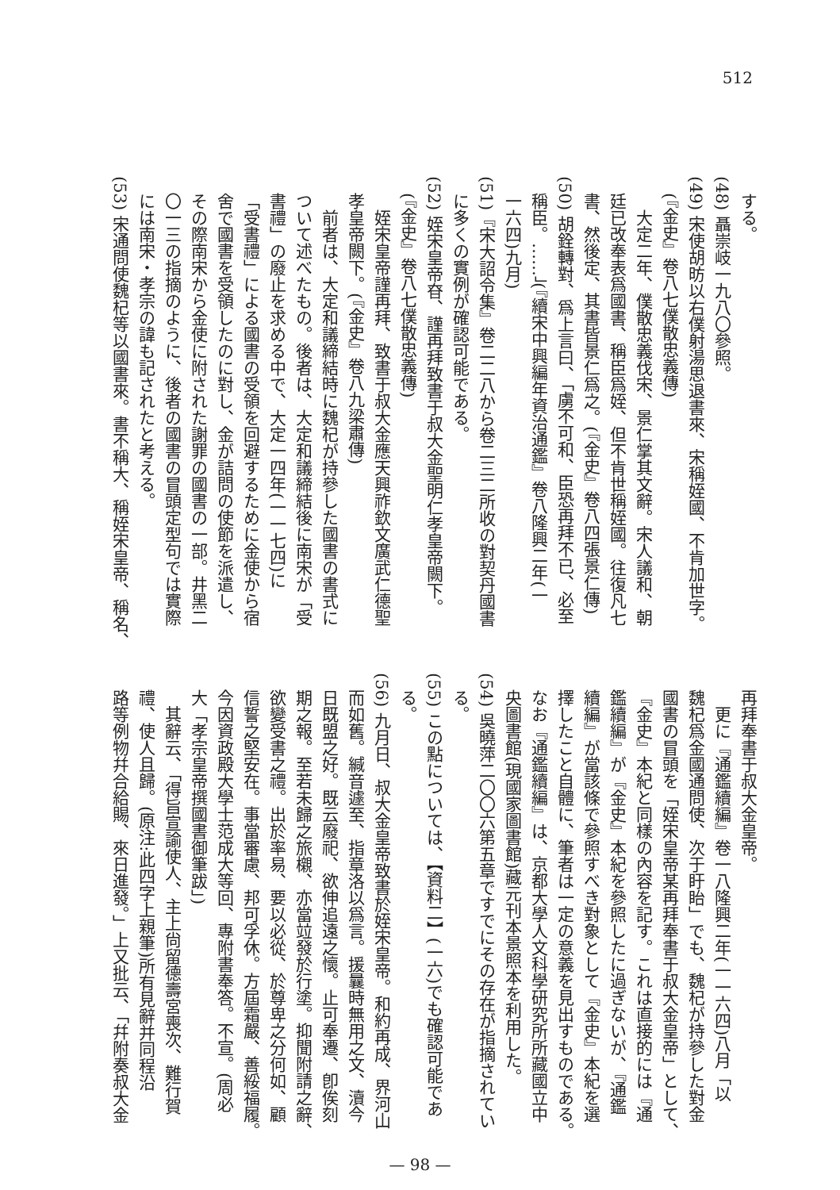512
する。
(48) 聶崇岐一九八〇參照。
(49) 宋使胡昉以右僕射湯思退書來、宋稱姪國、不肯加世字。
(『金史』卷八七僕散忠義傳)
　大定二年、僕散忠義伐宋、景仁掌其文辭。宋人議和、朝
廷已改奉表爲國書、稱臣爲姪、但不肯世稱姪國。往復凡七
書、然後定、其書皆景仁爲之。(『金史』卷八四張景仁傳)
(50) 胡銓轉對、爲上言曰、「虜不可和、臣恐再拜不已、必至
稱臣。……」(『續宋中興編年資治通鑑』卷八隆興二年(一
一六四)九月)
(51)『宋大詔令集』卷二二八から卷二三二所收の對契丹國書
に多くの實例が確認可能である。
(52) 姪宋皇帝昚、謹再拜致書于叔大金聖明仁孝皇帝闕下。
(『金史』卷八七僕散忠義傳)
　姪宋皇帝謹再拜、致書于叔大金應天興祚欽文廣武仁德聖
孝皇帝闕下。(『金史』卷八九梁肅傳)
　前者は、大定和議締結時に魏杞が持參した國書の書式に
ついて述べたもの。後者は、大定和議締結後に南宋が「受
書禮」の廢止を求める中で、大定一四年(一一七四)に
「受書禮」による國書の受領を回避するために金使から宿
舍で國書を受領したのに對し、金が詰問の使節を派遣し、
その際南宋から金使に附された謝罪の國書の一部。井黑二
〇一三の指摘のように、後者の國書の冒頭定型句では實際
には南宋・孝宗の諱も記されたと考える。
(53) 宋通問使魏杞等以國書來。書不稱大、稱姪宋皇帝、稱名、
再拜奉書于叔大金皇帝。
　更に『通鑑續編』卷一八隆興二年(一一六四)八月「以
魏杞爲金國通問使、次于盱眙」でも、魏杞が持參した對金
國書の冒頭を「姪宋皇帝某再拜奉書于叔大金皇帝」として、
『金史』本紀と同樣の內容を記す。これは直接的には『通
鑑續編』が『金史』本紀を參照したに過ぎないが、『通鑑
續編』が當該條で參照すべき對象として『金史』本紀を選
擇したこと自體に、筆者は一定の意義を見出すものである。
なお『通鑑續編』は、京都大學人文科學研究所所藏國立中
央圖書館(現國家圖書館)藏元刊本景照本を利用した。
(54) 吳曉萍二〇〇六第五章ですでにその存在が指摘されてい
る。
(55) この點については、【資料二】(一六)でも確認可能であ
る。
(56) 九月日、叔大金皇帝致書於姪宋皇帝。和約再成、界河山
而如舊。緘音遽至、指章洛以爲言。援曩時無用之文、瀆今
日既盟之好。既云廢祀、欲伸追遠之懷。止可奉遷、卽俟刻
期之報。至若未歸之旅櫬、亦當竝發於行塗。抑聞附請之辭、
欲變受書之禮。出於率易、要以必從、於尊卑之分何如、顧
信誓之堅安在。事當審慮、邦可孚休。方屆霜嚴、善綏福履。
今因資政殿大學士范成大等回、專附書奉答。不宣。(周必
大「孝宗皇帝撰國書御筆跋」)
　其辭云、「得旨宣諭使人、主上尙留德壽宮喪次、難行賀
禮、使人且歸。(原注:此四字上親筆)所有見辭并同程沿
路等例物幷合給賜、來日進發。」上又批云、「幷附奏叔大金
— 98 —